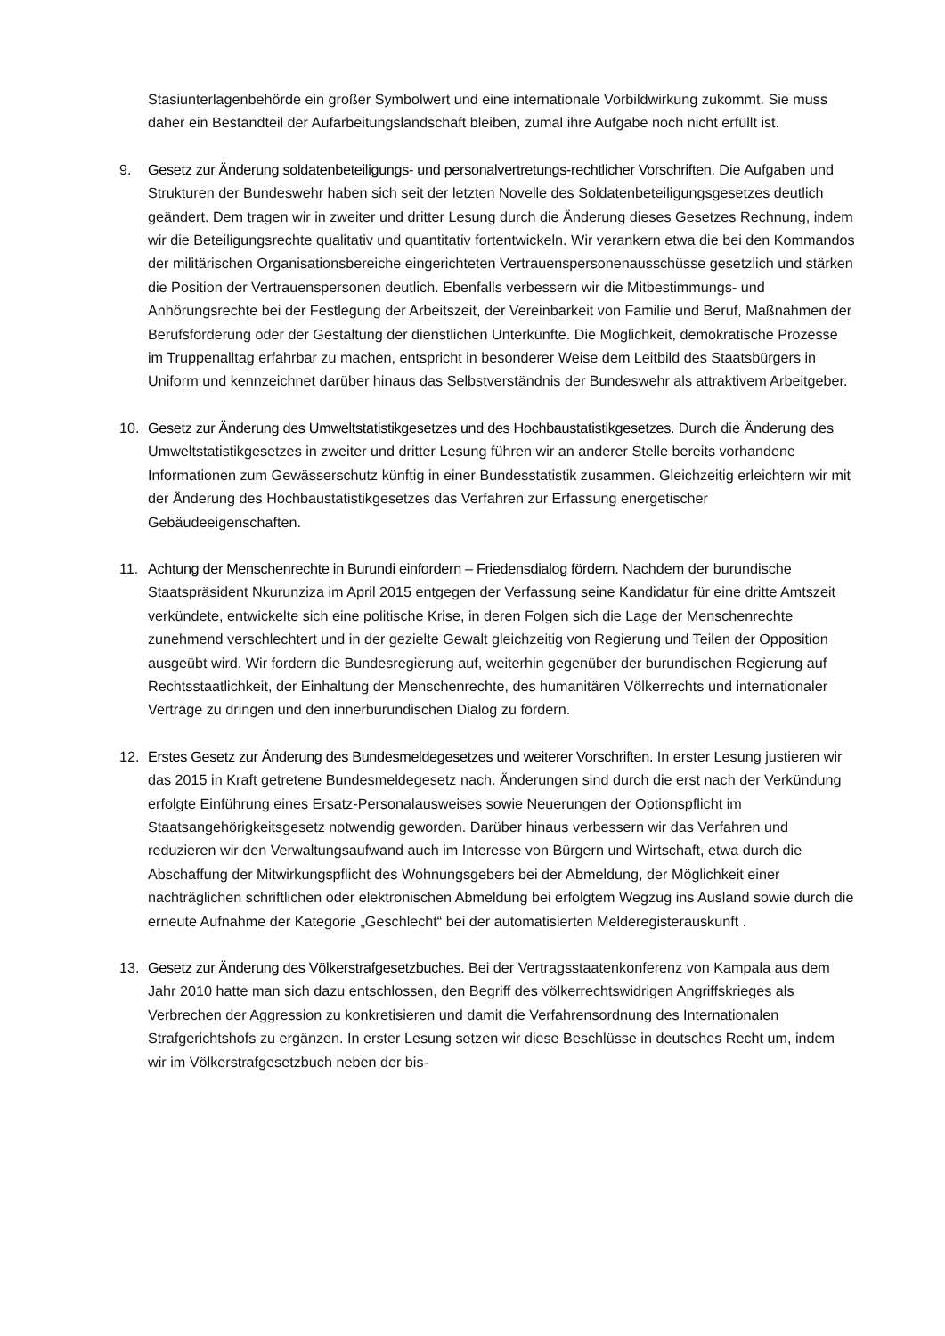Stasiunterlagenbehörde ein großer Symbolwert und eine internationale Vorbildwirkung zukommt. Sie muss daher ein Bestandteil der Aufarbeitungslandschaft bleiben, zumal ihre Aufgabe noch nicht erfüllt ist.
9. Gesetz zur Änderung soldatenbeteiligungs- und personalvertretungs-rechtlicher Vorschriften. Die Aufgaben und Strukturen der Bundeswehr haben sich seit der letzten Novelle des Soldatenbeteiligungsgesetzes deutlich geändert. Dem tragen wir in zweiter und dritter Lesung durch die Änderung dieses Gesetzes Rechnung, indem wir die Beteiligungsrechte qualitativ und quantitativ fortentwickeln. Wir verankern etwa die bei den Kommandos der militärischen Organisationsbereiche eingerichteten Vertrauenspersonenausschüsse gesetzlich und stärken die Position der Vertrauenspersonen deutlich. Ebenfalls verbessern wir die Mitbestimmungs- und Anhörungsrechte bei der Festlegung der Arbeitszeit, der Vereinbarkeit von Familie und Beruf, Maßnahmen der Berufsförderung oder der Gestaltung der dienstlichen Unterkünfte. Die Möglichkeit, demokratische Prozesse im Truppenalltag erfahrbar zu machen, entspricht in besonderer Weise dem Leitbild des Staatsbürgers in Uniform und kennzeichnet darüber hinaus das Selbstverständnis der Bundeswehr als attraktivem Arbeitgeber.
10. Gesetz zur Änderung des Umweltstatistikgesetzes und des Hochbaustatistikgesetzes. Durch die Änderung des Umweltstatistikgesetzes in zweiter und dritter Lesung führen wir an anderer Stelle bereits vorhandene Informationen zum Gewässerschutz künftig in einer Bundesstatistik zusammen. Gleichzeitig erleichtern wir mit der Änderung des Hochbaustatistikgesetzes das Verfahren zur Erfassung energetischer Gebäudeeigenschaften.
11. Achtung der Menschenrechte in Burundi einfordern – Friedensdialog fördern. Nachdem der burundische Staatspräsident Nkurunziza im April 2015 entgegen der Verfassung seine Kandidatur für eine dritte Amtszeit verkündete, entwickelte sich eine politische Krise, in deren Folgen sich die Lage der Menschenrechte zunehmend verschlechtert und in der gezielte Gewalt gleichzeitig von Regierung und Teilen der Opposition ausgeübt wird. Wir fordern die Bundesregierung auf, weiterhin gegenüber der burundischen Regierung auf Rechtsstaatlichkeit, der Einhaltung der Menschenrechte, des humanitären Völkerrechts und internationaler Verträge zu dringen und den innerburundischen Dialog zu fördern.
12. Erstes Gesetz zur Änderung des Bundesmeldegesetzes und weiterer Vorschriften. In erster Lesung justieren wir das 2015 in Kraft getretene Bundesmeldegesetz nach. Änderungen sind durch die erst nach der Verkündung erfolgte Einführung eines Ersatz-Personalausweises sowie Neuerungen der Optionspflicht im Staatsangehörigkeitsgesetz notwendig geworden. Darüber hinaus verbessern wir das Verfahren und reduzieren wir den Verwaltungsaufwand auch im Interesse von Bürgern und Wirtschaft, etwa durch die Abschaffung der Mitwirkungspflicht des Wohnungsgebers bei der Abmeldung, der Möglichkeit einer nachträglichen schriftlichen oder elektronischen Abmeldung bei erfolgtem Wegzug ins Ausland sowie durch die erneute Aufnahme der Kategorie „Geschlecht“ bei der automatisierten Melderegisterauskunft .
13. Gesetz zur Änderung des Völkerstrafgesetzbuches. Bei der Vertragsstaatenkonferenz von Kampala aus dem Jahr 2010 hatte man sich dazu entschlossen, den Begriff des völkerrechtswidrigen Angriffskrieges als Verbrechen der Aggression zu konkretisieren und damit die Verfahrensordnung des Internationalen Strafgerichtshofs zu ergänzen. In erster Lesung setzen wir diese Beschlüsse in deutsches Recht um, indem wir im Völkerstrafgesetzbuch neben der bis-